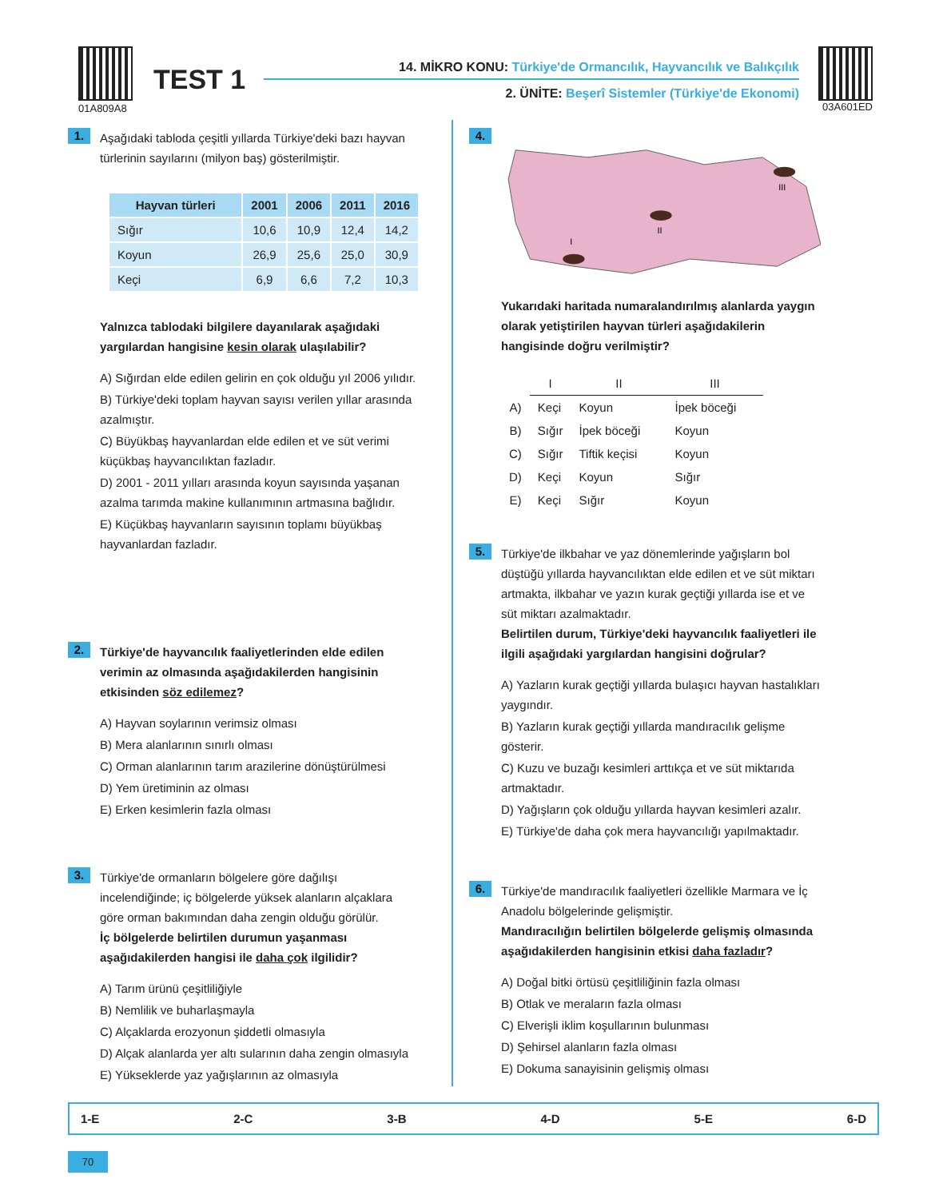01A809A8
TEST 1
14. MİKRO KONU: Türkiye'de Ormancılık, Hayvancılık ve Balıkçılık
2. ÜNİTE: Beşerî Sistemler (Türkiye'de Ekonomi)
03A601ED
1.
Aşağıdaki tabloda çeşitli yıllarda Türkiye'deki bazı hayvan türlerinin sayılarını (milyon baş) gösterilmiştir.
| Hayvan türleri | 2001 | 2006 | 2011 | 2016 |
| --- | --- | --- | --- | --- |
| Sığır | 10,6 | 10,9 | 12,4 | 14,2 |
| Koyun | 26,9 | 25,6 | 25,0 | 30,9 |
| Keçi | 6,9 | 6,6 | 7,2 | 10,3 |
Yalnızca tablodaki bilgilere dayanılarak aşağıdaki yargılardan hangisine kesin olarak ulaşılabilir?
A) Sığırdan elde edilen gelirin en çok olduğu yıl 2006 yılıdır.
B) Türkiye'deki toplam hayvan sayısı verilen yıllar arasında azalmıştır.
C) Büyükbaş hayvanlardan elde edilen et ve süt verimi küçükbaş hayvancılıktan fazladır.
D) 2001 - 2011 yılları arasında koyun sayısında yaşanan azalma tarımda makine kullanımının artmasına bağlıdır.
E) Küçükbaş hayvanların sayısının toplamı büyükbaş hayvanlardan fazladır.
2.
Türkiye'de hayvancılık faaliyetlerinden elde edilen verimin az olmasında aşağıdakilerden hangisinin etkisinden söz edilemez?
A) Hayvan soylarının verimsiz olması
B) Mera alanlarının sınırlı olması
C) Orman alanlarının tarım arazilerine dönüştürülmesi
D) Yem üretiminin az olması
E) Erken kesimlerin fazla olması
3.
Türkiye'de ormanların bölgelere göre dağılışı incelendiğinde; iç bölgelerde yüksek alanların alçaklara göre orman bakımından daha zengin olduğu görülür.
İç bölgelerde belirtilen durumun yaşanması aşağıdakilerden hangisi ile daha çok ilgilidir?
A) Tarım ürünü çeşitliliğiyle
B) Nemlilik ve buharlaşmayla
C) Alçaklarda erozyonun şiddetli olmasıyla
D) Alçak alanlarda yer altı sularının daha zengin olmasıyla
E) Yükseklerde yaz yağışlarının az olmasıyla
4.
I
II
III
Yukarıdaki haritada numaralandırılmış alanlarda yaygın olarak yetiştirilen hayvan türleri aşağıdakilerin hangisinde doğru verilmiştir?
| | I | II | III |
| A) | Keçi | Koyun | İpek böceği |
| B) | Sığır | İpek böceği | Koyun |
| C) | Sığır | Tiftik keçisi | Koyun |
| D) | Keçi | Koyun | Sığır |
| E) | Keçi | Sığır | Koyun |
5.
Türkiye'de ilkbahar ve yaz dönemlerinde yağışların bol düştüğü yıllarda hayvancılıktan elde edilen et ve süt miktarı artmakta, ilkbahar ve yazın kurak geçtiği yıllarda ise et ve süt miktarı azalmaktadır.
Belirtilen durum, Türkiye'deki hayvancılık faaliyetleri ile ilgili aşağıdaki yargılardan hangisini doğrular?
A) Yazların kurak geçtiği yıllarda bulaşıcı hayvan hastalıkları yaygındır.
B) Yazların kurak geçtiği yıllarda mandıracılık gelişme gösterir.
C) Kuzu ve buzağı kesimleri arttıkça et ve süt miktarıda artmaktadır.
D) Yağışların çok olduğu yıllarda hayvan kesimleri azalır.
E) Türkiye'de daha çok mera hayvancılığı yapılmaktadır.
6.
Türkiye'de mandıracılık faaliyetleri özellikle Marmara ve İç Anadolu bölgelerinde gelişmiştir.
Mandıracılığın belirtilen bölgelerde gelişmiş olmasında aşağıdakilerden hangisinin etkisi daha fazladır?
A) Doğal bitki örtüsü çeşitliliğinin fazla olması
B) Otlak ve meraların fazla olması
C) Elverişli iklim koşullarının bulunması
D) Şehirsel alanların fazla olması
E) Dokuma sanayisinin gelişmiş olması
1-E 2-C 3-B 4-D 5-E 6-D
70